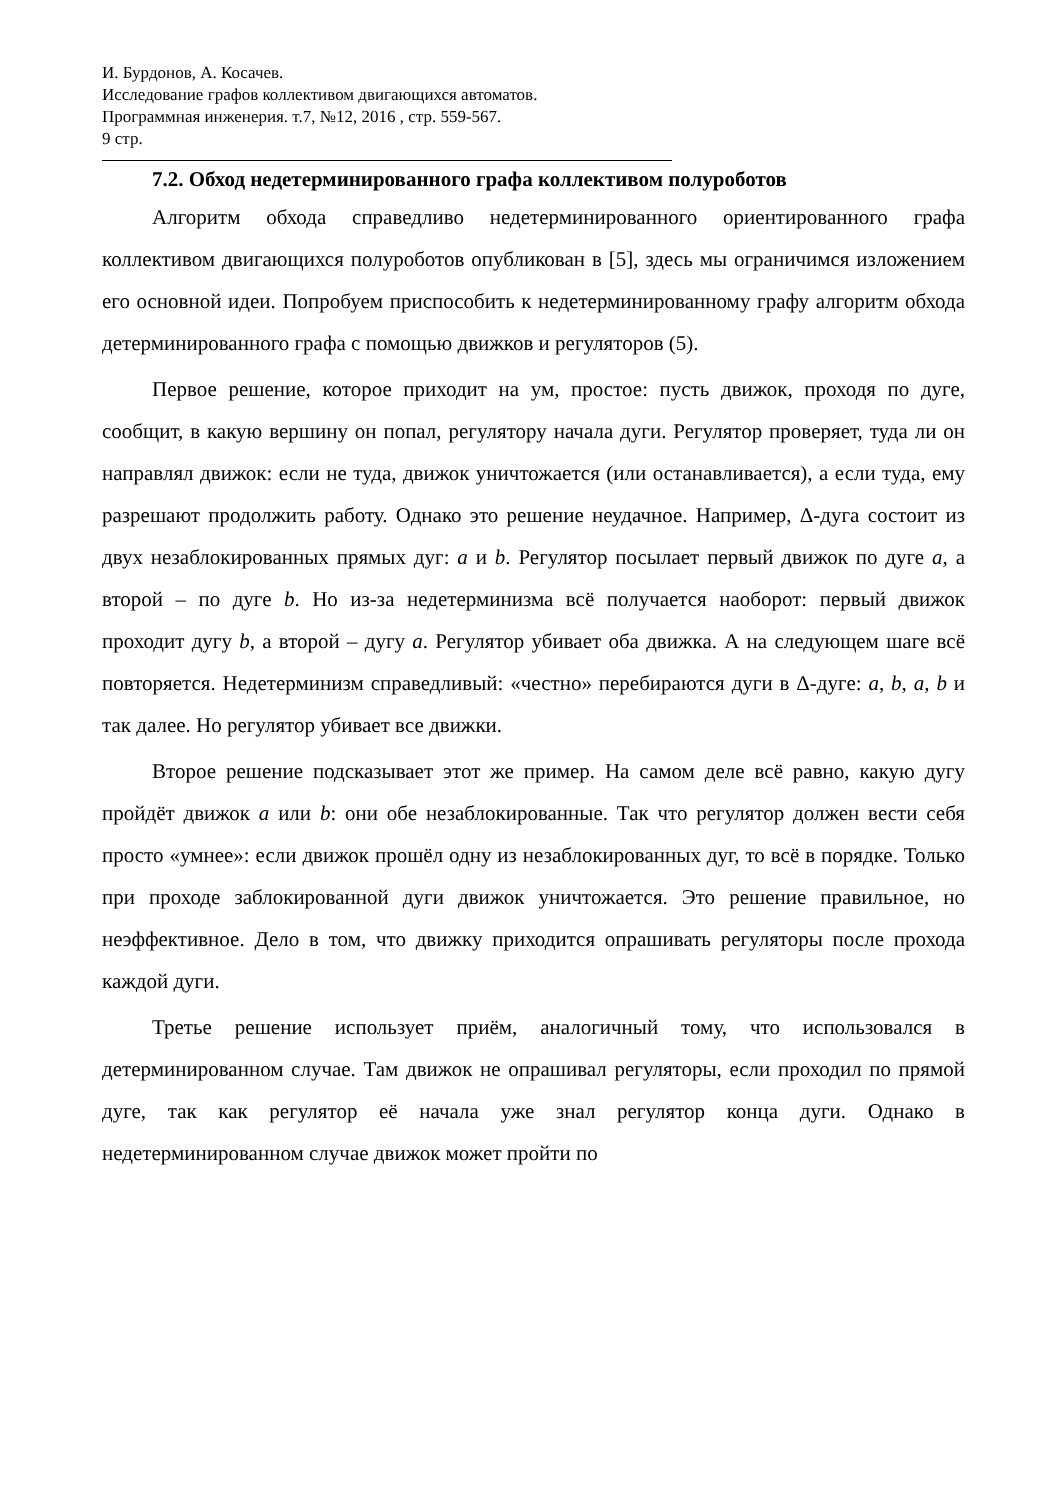И. Бурдонов, А. Косачев.
Исследование графов коллективом двигающихся автоматов.
Программная инженерия. т.7, №12, 2016 , стр. 559-567.
9 стр.
7.2. Обход недетерминированного графа коллективом полуроботов
Алгоритм обхода справедливо недетерминированного ориентированного графа коллективом двигающихся полуроботов опубликован в [5], здесь мы ограничимся изложением его основной идеи. Попробуем приспособить к недетерминированному графу алгоритм обхода детерминированного графа с помощью движков и регуляторов (5).
Первое решение, которое приходит на ум, простое: пусть движок, проходя по дуге, сообщит, в какую вершину он попал, регулятору начала дуги. Регулятор проверяет, туда ли он направлял движок: если не туда, движок уничтожается (или останавливается), а если туда, ему разрешают продолжить работу. Однако это решение неудачное. Например, Δ-дуга состоит из двух незаблокированных прямых дуг: a и b. Регулятор посылает первый движок по дуге a, а второй – по дуге b. Но из-за недетерминизма всё получается наоборот: первый движок проходит дугу b, а второй – дугу a. Регулятор убивает оба движка. А на следующем шаге всё повторяется. Недетерминизм справедливый: «честно» перебираются дуги в Δ-дуге: a, b, a, b и так далее. Но регулятор убивает все движки.
Второе решение подсказывает этот же пример. На самом деле всё равно, какую дугу пройдёт движок a или b: они обе незаблокированные. Так что регулятор должен вести себя просто «умнее»: если движок прошёл одну из незаблокированных дуг, то всё в порядке. Только при проходе заблокированной дуги движок уничтожается. Это решение правильное, но неэффективное. Дело в том, что движку приходится опрашивать регуляторы после прохода каждой дуги.
Третье решение использует приём, аналогичный тому, что использовался в детерминированном случае. Там движок не опрашивал регуляторы, если проходил по прямой дуге, так как регулятор её начала уже знал регулятор конца дуги. Однако в недетерминированном случае движок может пройти по